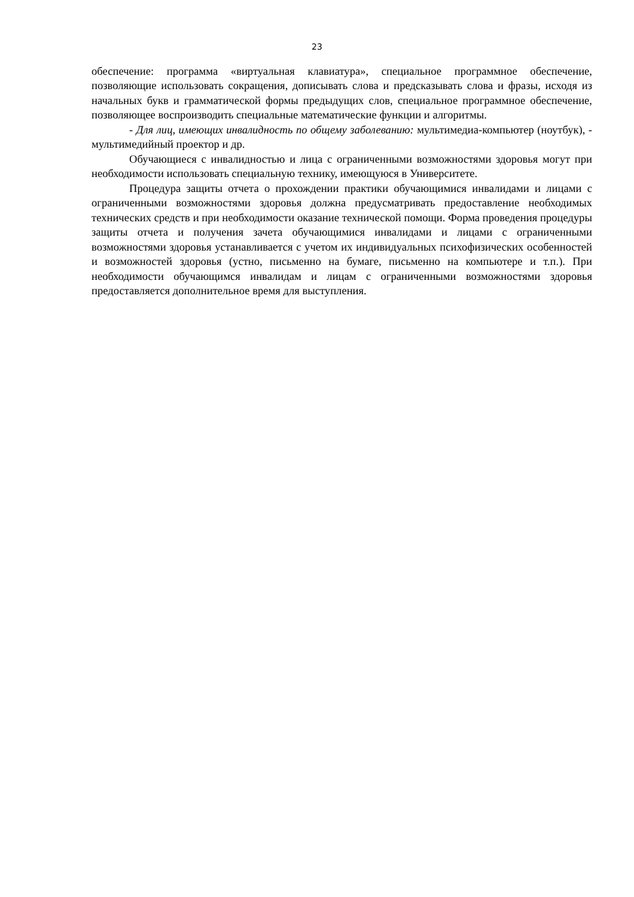23
обеспечение: программа «виртуальная клавиатура», специальное программное обеспечение, позволяющие использовать сокращения, дописывать слова и предсказывать слова и фразы, исходя из начальных букв и грамматической формы предыдущих слов, специальное программное обеспечение, позволяющее воспроизводить специальные математические функции и алгоритмы.
- Для лиц, имеющих инвалидность по общему заболеванию: мультимедиа-компьютер (ноутбук), - мультимедийный проектор и др.
Обучающиеся с инвалидностью и лица с ограниченными возможностями здоровья могут при необходимости использовать специальную технику, имеющуюся в Университете.
Процедура защиты отчета о прохождении практики обучающимися инвалидами и лицами с ограниченными возможностями здоровья должна предусматривать предоставление необходимых технических средств и при необходимости оказание технической помощи. Форма проведения процедуры защиты отчета и получения зачета обучающимися инвалидами и лицами с ограниченными возможностями здоровья устанавливается с учетом их индивидуальных психофизических особенностей и возможностей здоровья (устно, письменно на бумаге, письменно на компьютере и т.п.). При необходимости обучающимся инвалидам и лицам с ограниченными возможностями здоровья предоставляется дополнительное время для выступления.